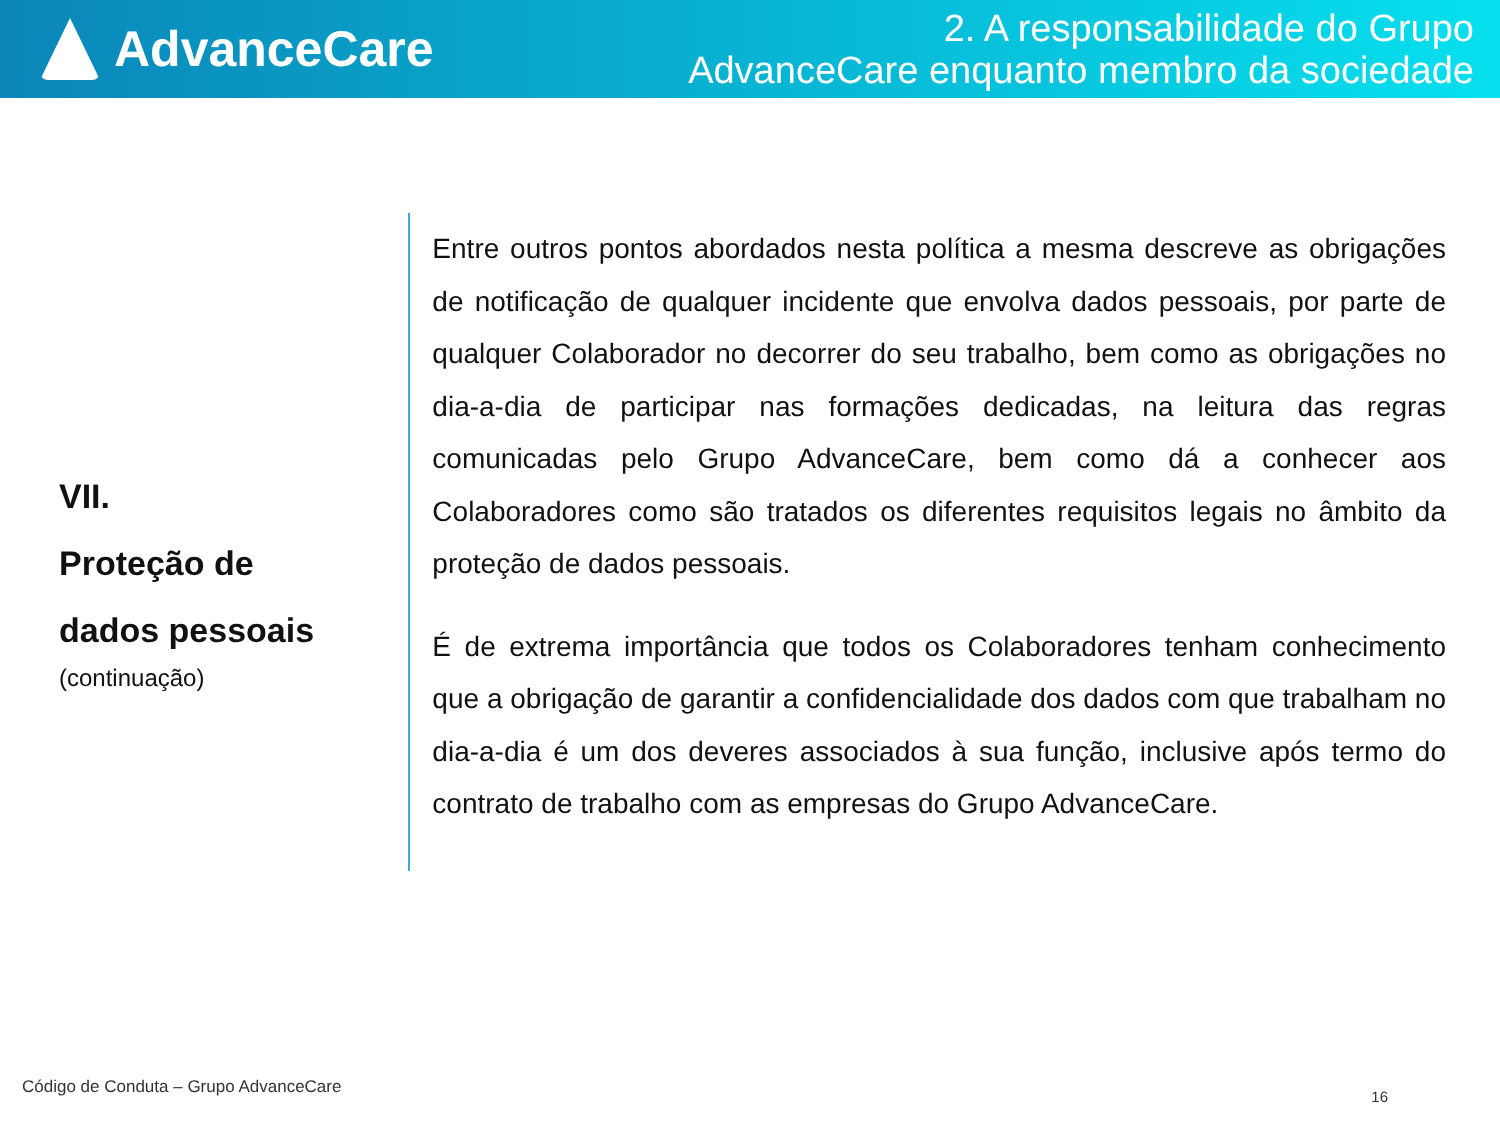AdvanceCare
2. A responsabilidade do Grupo
AdvanceCare enquanto membro da sociedade
VII.
Proteção de
dados pessoais
(continuação)
Entre outros pontos abordados nesta política a mesma descreve as obrigações de notificação de qualquer incidente que envolva dados pessoais, por parte de qualquer Colaborador no decorrer do seu trabalho, bem como as obrigações no dia-a-dia de participar nas formações dedicadas, na leitura das regras comunicadas pelo Grupo AdvanceCare, bem como dá a conhecer aos Colaboradores como são tratados os diferentes requisitos legais no âmbito da proteção de dados pessoais.
É de extrema importância que todos os Colaboradores tenham conhecimento que a obrigação de garantir a confidencialidade dos dados com que trabalham no dia-a-dia é um dos deveres associados à sua função, inclusive após termo do contrato de trabalho com as empresas do Grupo AdvanceCare.
Código de Conduta – Grupo AdvanceCare
16